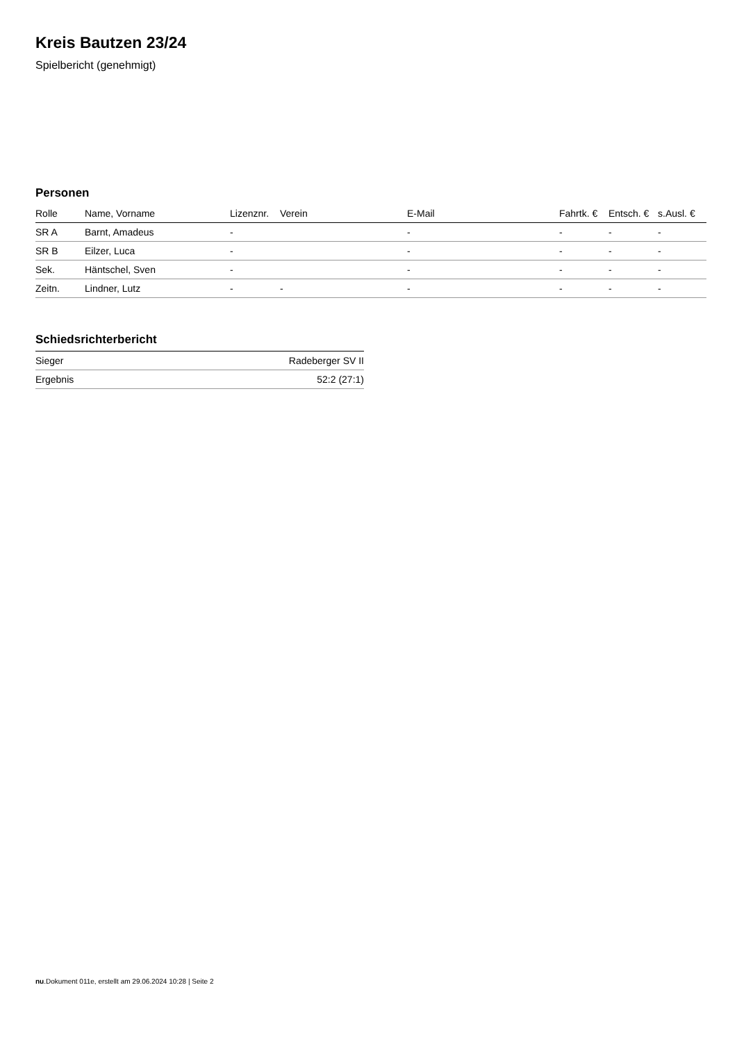Kreis Bautzen 23/24
Spielbericht (genehmigt)
Personen
| Rolle | Name, Vorname | Lizenznr. | Verein | E-Mail | Fahrtk. € | Entsch. € | s.Ausl. € |
| --- | --- | --- | --- | --- | --- | --- | --- |
| SR A | Barnt, Amadeus | - | | - | - | - | - |
| SR B | Eilzer, Luca | - | | - | - | - | - |
| Sek. | Häntschel, Sven | - | | - | - | - | - |
| Zeitn. | Lindner, Lutz | - | - | - | - | - | - |
Schiedsrichterbericht
| Sieger | Radeberger SV II |
| Ergebnis | 52:2 (27:1) |
nu.Dokument 011e, erstellt am 29.06.2024 10:28 | Seite 2